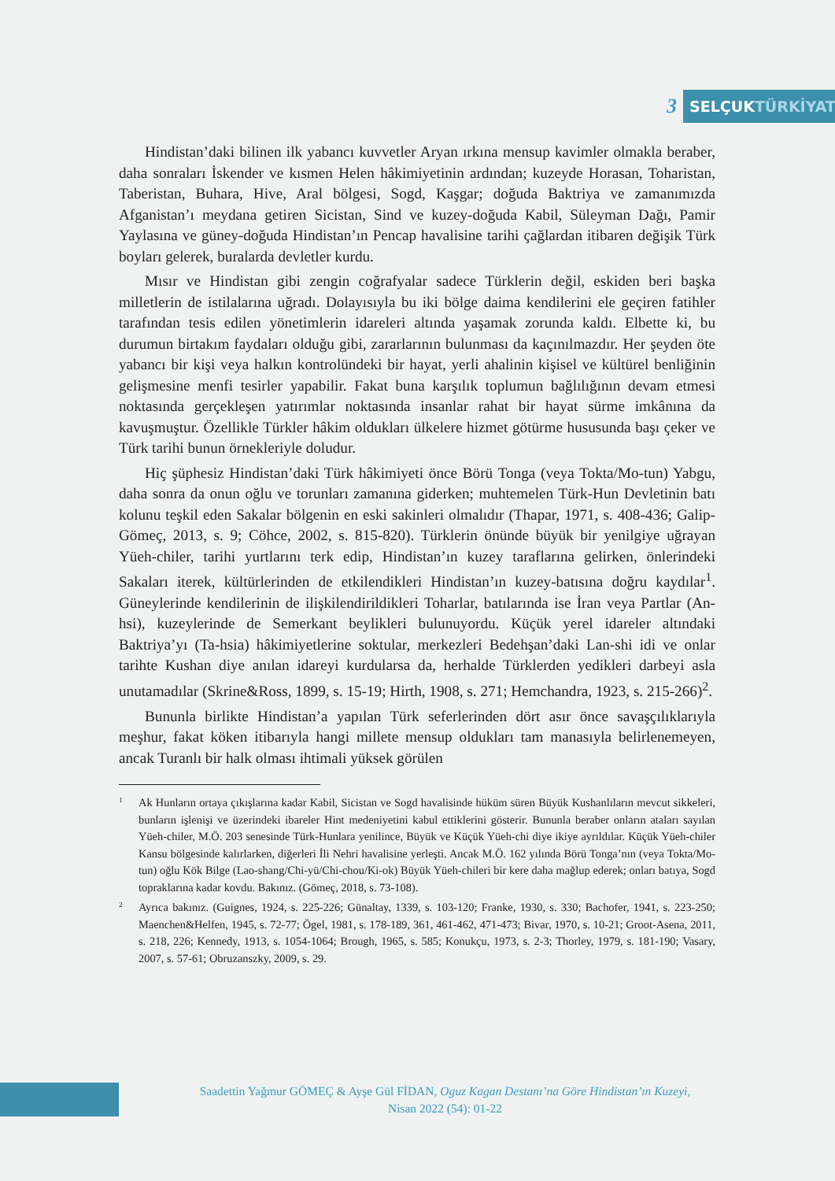3
SELÇUKTÜRKİYAT
Hindistan’daki bilinen ilk yabancı kuvvetler Aryan ırkına mensup kavimler olmakla beraber, daha sonraları İskender ve kısmen Helen hâkimiyetinin ardından; kuzeyde Horasan, Toharistan, Taberistan, Buhara, Hive, Aral bölgesi, Sogd, Kaşgar; doğuda Baktriya ve zamanımızda Afganistan’ı meydana getiren Sicistan, Sind ve kuzey-doğuda Kabil, Süleyman Dağı, Pamir Yaylasına ve güney-doğuda Hindistan’ın Pencap havalisine tarihi çağlardan itibaren değişik Türk boyları gelerek, buralarda devletler kurdu.
Mısır ve Hindistan gibi zengin coğrafyalar sadece Türklerin değil, eskiden beri başka milletlerin de istilalarına uğradı. Dolayısıyla bu iki bölge daima kendilerini ele geçiren fatihler tarafından tesis edilen yönetimlerin idareleri altında yaşamak zorunda kaldı. Elbette ki, bu durumun birtakım faydaları olduğu gibi, zararlarının bulunması da kaçınılmazdır. Her şeyden öte yabancı bir kişi veya halkın kontrolündeki bir hayat, yerli ahalinin kişisel ve kültürel benliğinin gelişmesine menfi tesirler yapabilir. Fakat buna karşılık toplumun bağlılığının devam etmesi noktasında gerçekleşen yatırımlar noktasında insanlar rahat bir hayat sürme imkânına da kavuşmuştur. Özellikle Türkler hâkim oldukları ülkelere hizmet götürme hususunda başı çeker ve Türk tarihi bunun örnekleriyle doludur.
Hiç şüphesiz Hindistan’daki Türk hâkimiyeti önce Börü Tonga (veya Tokta/Mo-tun) Yabgu, daha sonra da onun oğlu ve torunları zamanına giderken; muhtemelen Türk-Hun Devletinin batı kolunu teşkil eden Sakalar bölgenin en eski sakinleri olmalıdır (Thapar, 1971, s. 408-436; Galip-Gömeç, 2013, s. 9; Cöhce, 2002, s. 815-820). Türklerin önünde büyük bir yenilgiye uğrayan Yüeh-chiler, tarihi yurtlarını terk edip, Hindistan’ın kuzey taraflarına gelirken, önlerindeki Sakaları iterek, kültürlerinden de etkilendikleri Hindistan’ın kuzey-batısına doğru kaydılar<sup>1</sup>. Güneylerinde kendilerinin de ilişkilendirildikleri Toharlar, batılarında ise İran veya Partlar (An-hsi), kuzeylerinde de Semerkant beylikleri bulunuyordu. Küçük yerel idareler altındaki Baktriya’yı (Ta-hsia) hâkimiyetlerine soktular, merkezleri Bedehşan’daki Lan-shi idi ve onlar tarihte Kushan diye anılan idareyi kurdularsa da, herhalde Türklerden yedikleri darbeyi asla unutamadılar (Skrine&Ross, 1899, s. 15-19; Hirth, 1908, s. 271; Hemchandra, 1923, s. 215-266)<sup>2</sup>.
Bununla birlikte Hindistan’a yapılan Türk seferlerinden dört asır önce savaşçılıklarıyla meşhur, fakat köken itibarıyla hangi millete mensup oldukları tam manasıyla belirlenemeyen, ancak Turanlı bir halk olması ihtimali yüksek görülen
<sup>1</sup>
Ak Hunların ortaya çıkışlarına kadar Kabil, Sicistan ve Sogd havalisinde hüküm süren Büyük Kushanlıların mevcut sikkeleri, bunların işlenişi ve üzerindeki ibareler Hint medeniyetini kabul ettiklerini gösterir. Bununla beraber onların ataları sayılan Yüeh-chiler, M.Ö. 203 senesinde Türk-Hunlara yenilince, Büyük ve Küçük Yüeh-chi diye ikiye ayrıldılar. Küçük Yüeh-chiler Kansu bölgesinde kalırlarken, diğerleri İli Nehri havalisine yerleşti. Ancak M.Ö. 162 yılında Börü Tonga’nın (veya Tokta/Mo-tun) oğlu Kök Bilge (Lao-shang/Chi-yü/Chi-chou/Ki-ok) Büyük Yüeh-chileri bir kere daha mağlup ederek; onları batıya, Sogd topraklarına kadar kovdu. Bakınız. (Gömeç, 2018, s. 73-108).
<sup>2</sup>
Ayrıca bakınız. (Guignes, 1924, s. 225-226; Günaltay, 1339, s. 103-120; Franke, 1930, s. 330; Bachofer, 1941, s. 223-250; Maenchen&Helfen, 1945, s. 72-77; Ögel, 1981, s. 178-189, 361, 461-462, 471-473; Bivar, 1970, s. 10-21; Groot-Asena, 2011, s. 218, 226; Kennedy, 1913, s. 1054-1064; Brough, 1965, s. 585; Konukçu, 1973, s. 2-3; Thorley, 1979, s. 181-190; Vasary, 2007, s. 57-61; Obruzanszky, 2009, s. 29.
Saadettin Yağmur GÖMEÇ & Ayşe Gül FİDAN, Oguz Kagan Destanı’na Göre Hindistan’ın Kuzeyi,
Nisan 2022 (54): 01-22